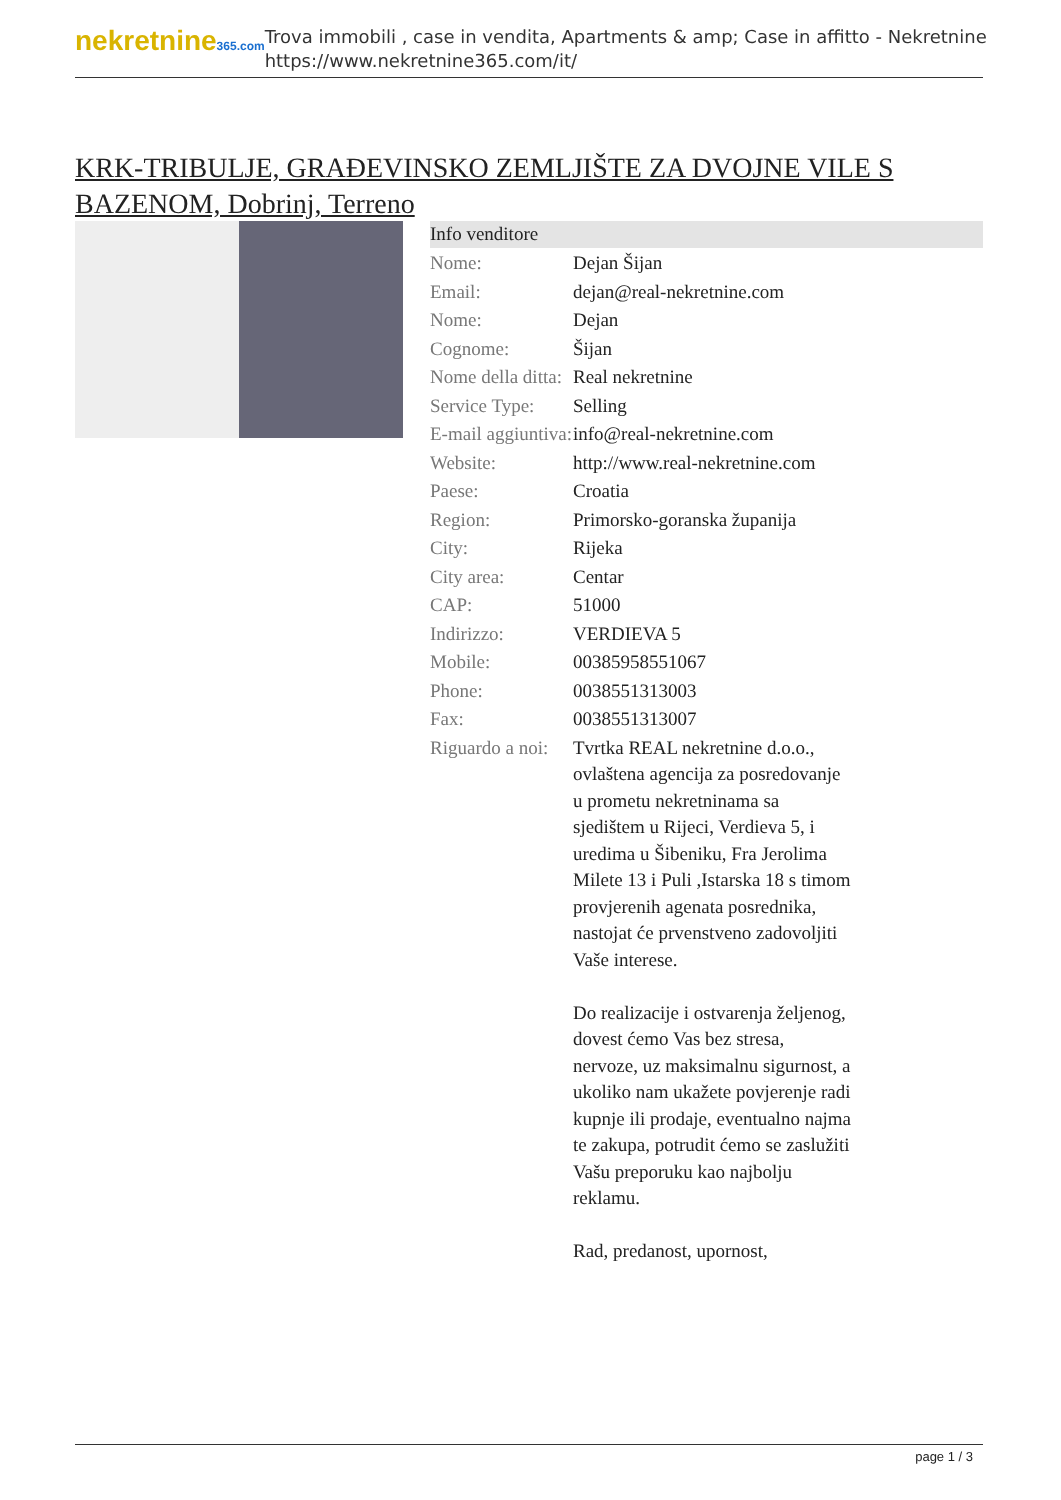nekretnine365.com
Trova immobili , case in vendita, Apartments & amp; Case in affitto - Nekretnine
https://www.nekretnine365.com/it/
KRK-TRIBULJE, GRAĐEVINSKO ZEMLJIŠTE ZA DVOJNE VILE S BAZENOM, Dobrinj, Terreno
Info venditore
| Nome: | Dejan Šijan |
| Email: | dejan@real-nekretnine.com |
| Nome: | Dejan |
| Cognome: | Šijan |
| Nome della ditta: | Real nekretnine |
| Service Type: | Selling |
| E-mail aggiuntiva: | info@real-nekretnine.com |
| Website: | http://www.real-nekretnine.com |
| Paese: | Croatia |
| Region: | Primorsko-goranska županija |
| City: | Rijeka |
| City area: | Centar |
| CAP: | 51000 |
| Indirizzo: | VERDIEVA 5 |
| Mobile: | 00385958551067 |
| Phone: | 0038551313003 |
| Fax: | 0038551313007 |
| Riguardo a noi: | Tvrtka REAL nekretnine d.o.o., ovlaštena agencija za posredovanje u prometu nekretninama sa sjedištem u Rijeci, Verdieva 5, i uredima u Šibeniku, Fra Jerolima Milete 13 i Puli ,Istarska 18 s timom provjerenih agenata posrednika, nastojat će prvenstveno zadovoljiti Vaše interese. Do realizacije i ostvarenja željenog, dovest ćemo Vas bez stresa, nervoze, uz maksimalnu sigurnost, a ukoliko nam ukažete povjerenje radi kupnje ili prodaje, eventualno najma te zakupa, potrudit ćemo se zaslužiti Vašu preporuku kao najbolju reklamu. Rad, predanost, upornost, |
page 1 / 3